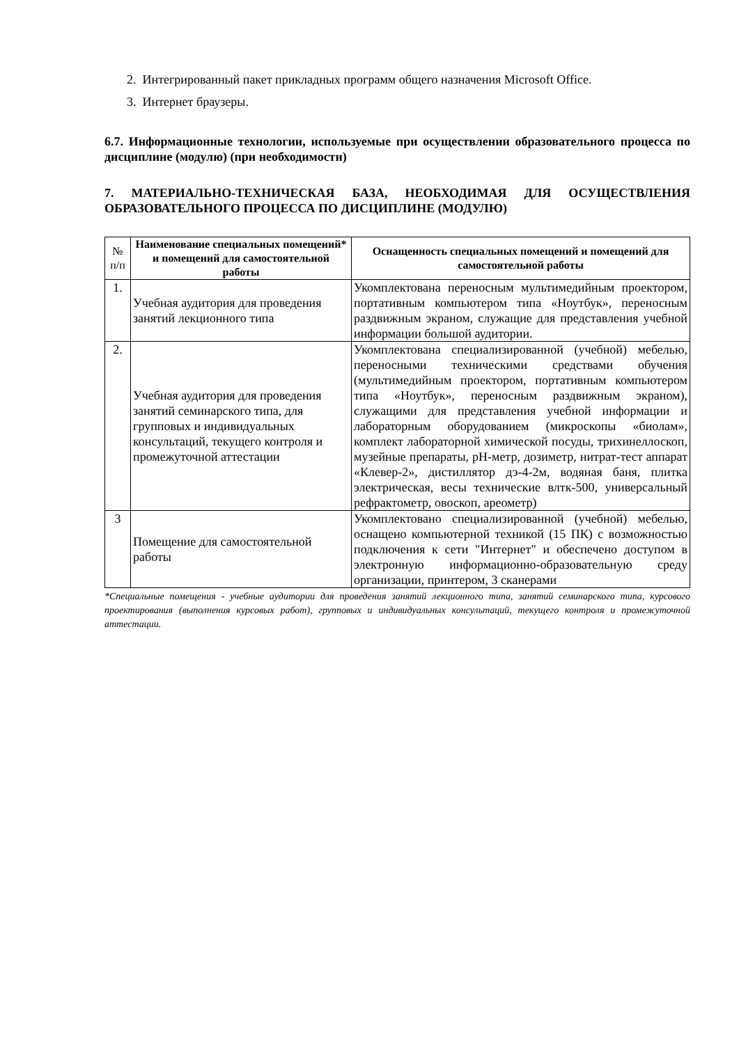2. Интегрированный пакет прикладных программ общего назначения Microsoft Office.
3. Интернет браузеры.
6.7. Информационные технологии, используемые при осуществлении образовательного процесса по дисциплине (модулю) (при необходимости)
7. МАТЕРИАЛЬНО-ТЕХНИЧЕСКАЯ БАЗА, НЕОБХОДИМАЯ ДЛЯ ОСУЩЕСТВЛЕНИЯ ОБРАЗОВАТЕЛЬНОГО ПРОЦЕССА ПО ДИСЦИПЛИНЕ (МОДУЛЮ)
| № п/п | Наименование специальных помещений* и помещений для самостоятельной работы | Оснащенность специальных помещений и помещений для самостоятельной работы |
| --- | --- | --- |
| 1. | Учебная аудитория для проведения занятий лекционного типа | Укомплектована переносным мультимедийным проектором, портативным компьютером типа «Ноутбук», переносным раздвижным экраном, служащие для представления учебной информации большой аудитории. |
| 2. | Учебная аудитория для проведения занятий семинарского типа, для групповых и индивидуальных консультаций, текущего контроля и промежуточной аттестации | Укомплектована специализированной (учебной) мебелью, переносными техническими средствами обучения (мультимедийным проектором, портативным компьютером типа «Ноутбук», переносным раздвижным экраном), служащими для представления учебной информации и лабораторным оборудованием (микроскопы «биолам», комплект лабораторной химической посуды, трихинеллоскоп, музейные препараты, рН-метр, дозиметр, нитрат-тест аппарат «Клевер-2», дистиллятор дэ-4-2м, водяная баня, плитка электрическая, весы технические влтк-500, универсальный рефрактометр, овоскоп, ареометр) |
| 3 | Помещение для самостоятельной работы | Укомплектовано специализированной (учебной) мебелью, оснащено компьютерной техникой (15 ПК) с возможностью подключения к сети "Интернет" и обеспечено доступом в электронную информационно-образовательную среду организации, принтером, 3 сканерами |
*Специальные помещения - учебные аудитории для проведения занятий лекционного типа, занятий семинарского типа, курсового проектирования (выполнения курсовых работ), групповых и индивидуальных консультаций, текущего контроля и промежуточной аттестации.